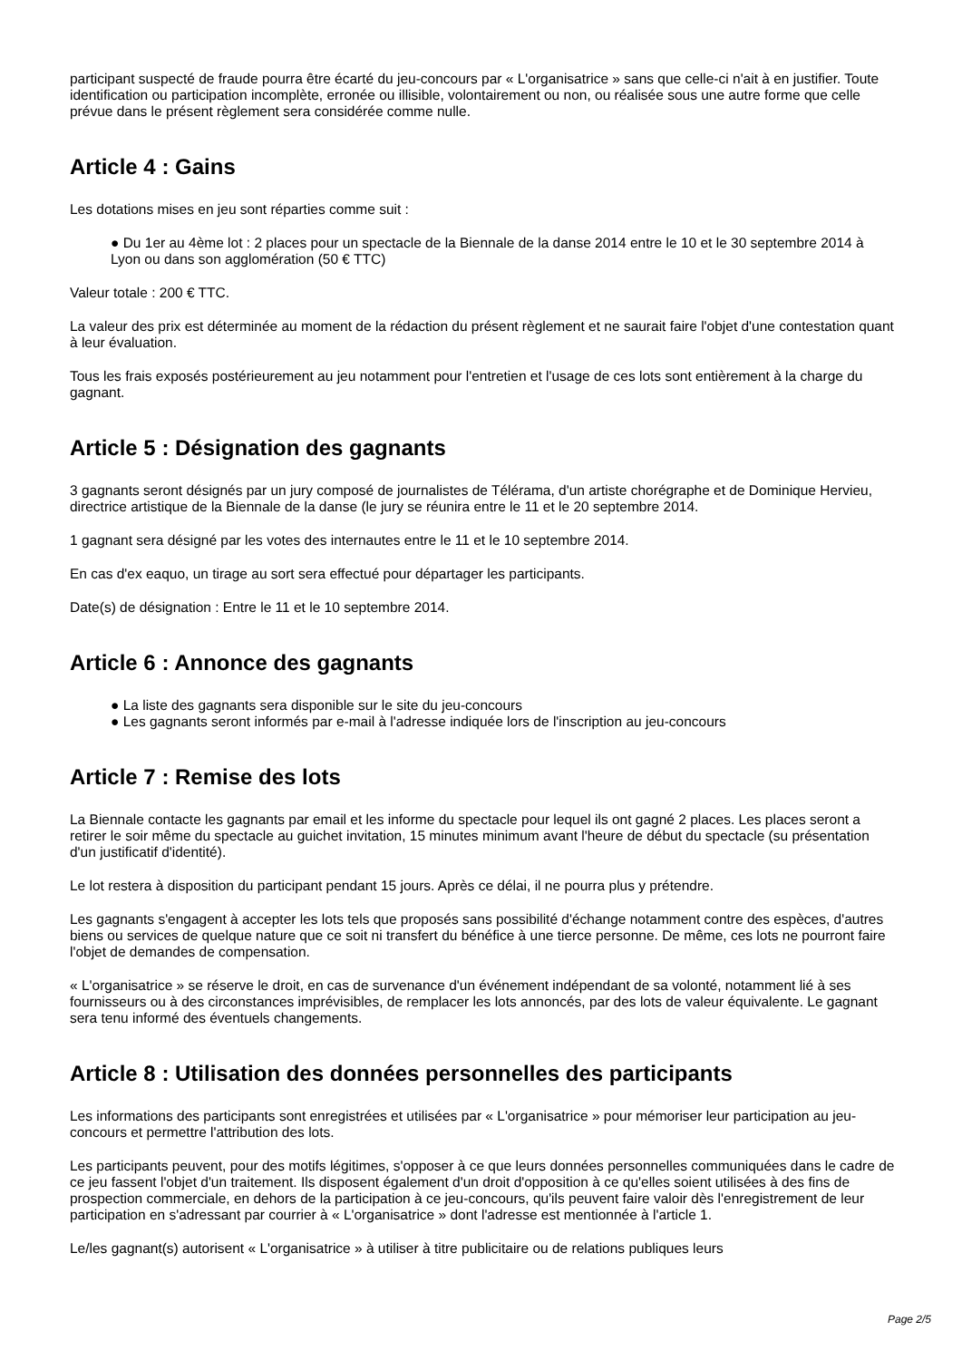participant suspecté de fraude pourra être écarté du jeu-concours par « L'organisatrice » sans que celle-ci n'ait à en justifier. Toute identification ou participation incomplète, erronée ou illisible, volontairement ou non, ou réalisée sous une autre forme que celle prévue dans le présent règlement sera considérée comme nulle.
Article 4 : Gains
Les dotations mises en jeu sont réparties comme suit :
● Du 1er au 4ème lot : 2 places pour un spectacle de la Biennale de la danse 2014 entre le 10 et le 30 septembre 2014 à Lyon ou dans son agglomération (50 € TTC)
Valeur totale : 200 € TTC.
La valeur des prix est déterminée au moment de la rédaction du présent règlement et ne saurait faire l'objet d'une contestation quant à leur évaluation.
Tous les frais exposés postérieurement au jeu notamment pour l'entretien et l'usage de ces lots sont entièrement à la charge du gagnant.
Article 5 : Désignation des gagnants
3 gagnants seront désignés par un jury composé de journalistes de Télérama, d'un artiste chorégraphe et de Dominique Hervieu, directrice artistique de la Biennale de la danse (le jury se réunira entre le 11 et le 20 septembre 2014.
1 gagnant sera désigné par les votes des internautes entre le 11 et le 10 septembre 2014.
En cas d'ex eaquo, un tirage au sort sera effectué pour départager les participants.
Date(s) de désignation : Entre le 11 et le 10 septembre 2014.
Article 6 : Annonce des gagnants
● La liste des gagnants sera disponible sur le site du jeu-concours
● Les gagnants seront informés par e-mail à l'adresse indiquée lors de l'inscription au jeu-concours
Article 7 : Remise des lots
La Biennale contacte les gagnants par email et les informe du spectacle pour lequel ils ont gagné 2 places. Les places seront a retirer le soir même du spectacle au guichet invitation, 15 minutes minimum avant l'heure de début du spectacle (su présentation d'un justificatif d'identité).
Le lot restera à disposition du participant pendant 15 jours. Après ce délai, il ne pourra plus y prétendre.
Les gagnants s'engagent à accepter les lots tels que proposés sans possibilité d'échange notamment contre des espèces, d'autres biens ou services de quelque nature que ce soit ni transfert du bénéfice à une tierce personne. De même, ces lots ne pourront faire l'objet de demandes de compensation.
« L'organisatrice » se réserve le droit, en cas de survenance d'un événement indépendant de sa volonté, notamment lié à ses fournisseurs ou à des circonstances imprévisibles, de remplacer les lots annoncés, par des lots de valeur équivalente. Le gagnant sera tenu informé des éventuels changements.
Article 8 : Utilisation des données personnelles des participants
Les informations des participants sont enregistrées et utilisées par « L'organisatrice » pour mémoriser leur participation au jeu-concours et permettre l'attribution des lots.
Les participants peuvent, pour des motifs légitimes, s'opposer à ce que leurs données personnelles communiquées dans le cadre de ce jeu fassent l'objet d'un traitement. Ils disposent également d'un droit d'opposition à ce qu'elles soient utilisées à des fins de prospection commerciale, en dehors de la participation à ce jeu-concours, qu'ils peuvent faire valoir dès l'enregistrement de leur participation en s'adressant par courrier à « L'organisatrice » dont l'adresse est mentionnée à l'article 1.
Le/les gagnant(s) autorisent « L'organisatrice » à utiliser à titre publicitaire ou de relations publiques leurs
Page 2/5